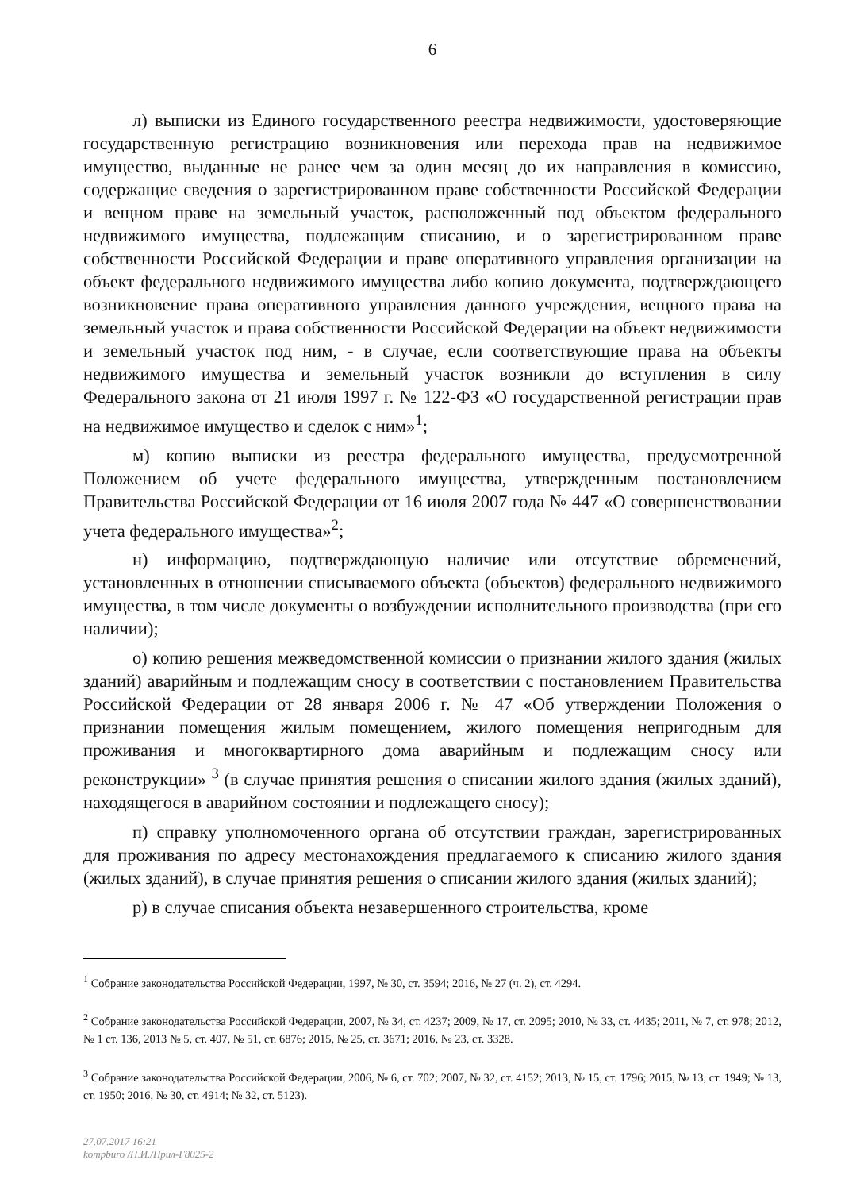6
л) выписки из Единого государственного реестра недвижимости, удостоверяющие государственную регистрацию возникновения или перехода прав на недвижимое имущество, выданные не ранее чем за один месяц до их направления в комиссию, содержащие сведения о зарегистрированном праве собственности Российской Федерации и вещном праве на земельный участок, расположенный под объектом федерального недвижимого имущества, подлежащим списанию, и о зарегистрированном праве собственности Российской Федерации и праве оперативного управления организации на объект федерального недвижимого имущества либо копию документа, подтверждающего возникновение права оперативного управления данного учреждения, вещного права на земельный участок и права собственности Российской Федерации на объект недвижимости и земельный участок под ним, - в случае, если соответствующие права на объекты недвижимого имущества и земельный участок возникли до вступления в силу Федерального закона от 21 июля 1997 г. № 122-ФЗ «О государственной регистрации прав на недвижимое имущество и сделок с ним»<sup>1</sup>;
м) копию выписки из реестра федерального имущества, предусмотренной Положением об учете федерального имущества, утвержденным постановлением Правительства Российской Федерации от 16 июля 2007 года № 447 «О совершенствовании учета федерального имущества»<sup>2</sup>;
н) информацию, подтверждающую наличие или отсутствие обременений, установленных в отношении списываемого объекта (объектов) федерального недвижимого имущества, в том числе документы о возбуждении исполнительного производства (при его наличии);
о) копию решения межведомственной комиссии о признании жилого здания (жилых зданий) аварийным и подлежащим сносу в соответствии с постановлением Правительства Российской Федерации от 28 января 2006 г. № 47 «Об утверждении Положения о признании помещения жилым помещением, жилого помещения непригодным для проживания и многоквартирного дома аварийным и подлежащим сносу или реконструкции» <sup>3</sup> (в случае принятия решения о списании жилого здания (жилых зданий), находящегося в аварийном состоянии и подлежащего сносу);
п) справку уполномоченного органа об отсутствии граждан, зарегистрированных для проживания по адресу местонахождения предлагаемого к списанию жилого здания (жилых зданий), в случае принятия решения о списании жилого здания (жилых зданий);
р) в случае списания объекта незавершенного строительства, кроме
<sup>1</sup> Собрание законодательства Российской Федерации, 1997, № 30, ст. 3594; 2016, № 27 (ч. 2), ст. 4294.
<sup>2</sup> Собрание законодательства Российской Федерации, 2007, № 34, ст. 4237; 2009, № 17, ст. 2095; 2010, № 33, ст. 4435; 2011, № 7, ст. 978; 2012, № 1 ст. 136, 2013 № 5, ст. 407, № 51, ст. 6876; 2015, № 25, ст. 3671; 2016, № 23, ст. 3328.
<sup>3</sup> Собрание законодательства Российской Федерации, 2006, № 6, ст. 702; 2007, № 32, ст. 4152; 2013, № 15, ст. 1796; 2015, № 13, ст. 1949; № 13, ст. 1950; 2016, № 30, ст. 4914; № 32, ст. 5123).
27.07.2017 16:21
kompburo /Н.И./Прил-Г8025-2